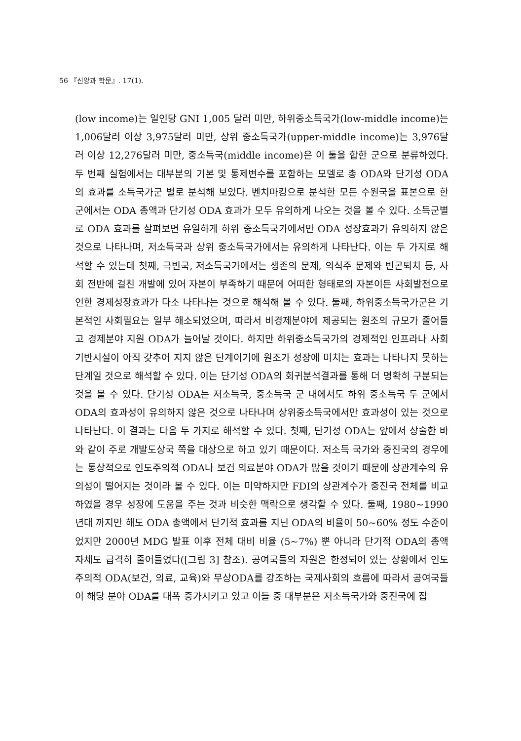56 『신앙과 학문』. 17(1).
(low income)는 일인당 GNI 1,005 달러 미만, 하위중소득국가(low-middle income)는 1,006달러 이상 3,975달러 미만, 상위 중소득국가(upper-middle income)는 3,976달러 이상 12,276달러 미만, 중소득국(middle income)은 이 둘을 합한 군으로 분류하였다. 두 번째 실험에서는 대부분의 기본 및 통제변수를 포함하는 모델로 총 ODA와 단기성 ODA의 효과를 소득국가군 별로 분석해 보았다. 벤치마킹으로 분석한 모든 수원국을 표본으로 한 군에서는 ODA 총액과 단기성 ODA 효과가 모두 유의하게 나오는 것을 볼 수 있다. 소득군별로 ODA 효과를 살펴보면 유일하게 하위 중소득국가에서만 ODA 성장효과가 유의하지 않은 것으로 나타나며, 저소득국과 상위 중소득국가에서는 유의하게 나타난다. 이는 두 가지로 해석할 수 있는데 첫째, 극빈국, 저소득국가에서는 생존의 문제, 의식주 문제와 빈곤퇴치 등, 사회 전반에 걸친 개발에 있어 자본이 부족하기 때문에 어떠한 형태로의 자본이든 사회발전으로 인한 경제성장효과가 다소 나타나는 것으로 해석해 볼 수 있다. 둘째, 하위중소득국가군은 기본적인 사회필요는 일부 해소되었으며, 따라서 비경제분야에 제공되는 원조의 규모가 줄어들고 경제분야 지원 ODA가 늘어날 것이다. 하지만 하위중소득국가의 경제적인 인프라나 사회기반시설이 아직 갖추어 지지 않은 단계이기에 원조가 성장에 미치는 효과는 나타나지 못하는 단계일 것으로 해석할 수 있다. 이는 단기성 ODA의 회귀분석결과를 통해 더 명확히 구분되는 것을 볼 수 있다. 단기성 ODA는 저소득국, 중소득국 군 내에서도 하위 중소득국 두 군에서 ODA의 효과성이 유의하지 않은 것으로 나타나며 상위중소득국에서만 효과성이 있는 것으로 나타난다. 이 결과는 다음 두 가지로 해석할 수 있다. 첫째, 단기성 ODA는 앞에서 상술한 바와 같이 주로 개발도상국 쪽을 대상으로 하고 있기 때문이다. 저소득 국가와 중진국의 경우에는 통상적으로 인도주의적 ODA나 보건 의료분야 ODA가 많을 것이기 때문에 상관계수의 유의성이 떨어지는 것이라 볼 수 있다. 이는 미약하지만 FDI의 상관계수가 중진국 전체를 비교하였을 경우 성장에 도움을 주는 것과 비슷한 맥락으로 생각할 수 있다. 둘째, 1980~1990년대 까지만 해도 ODA 총액에서 단기적 효과를 지닌 ODA의 비율이 50~60% 정도 수준이었지만 2000년 MDG 발표 이후 전체 대비 비율 (5~7%) 뿐 아니라 단기적 ODA의 총액 자체도 급격히 줄어들었다([그림 3] 참조). 공여국들의 자원은 한정되어 있는 상황에서 인도주의적 ODA(보건, 의료, 교육)와 무상ODA를 강조하는 국제사회의 흐름에 따라서 공여국들이 해당 분야 ODA를 대폭 증가시키고 있고 이들 중 대부분은 저소득국가와 중진국에 집